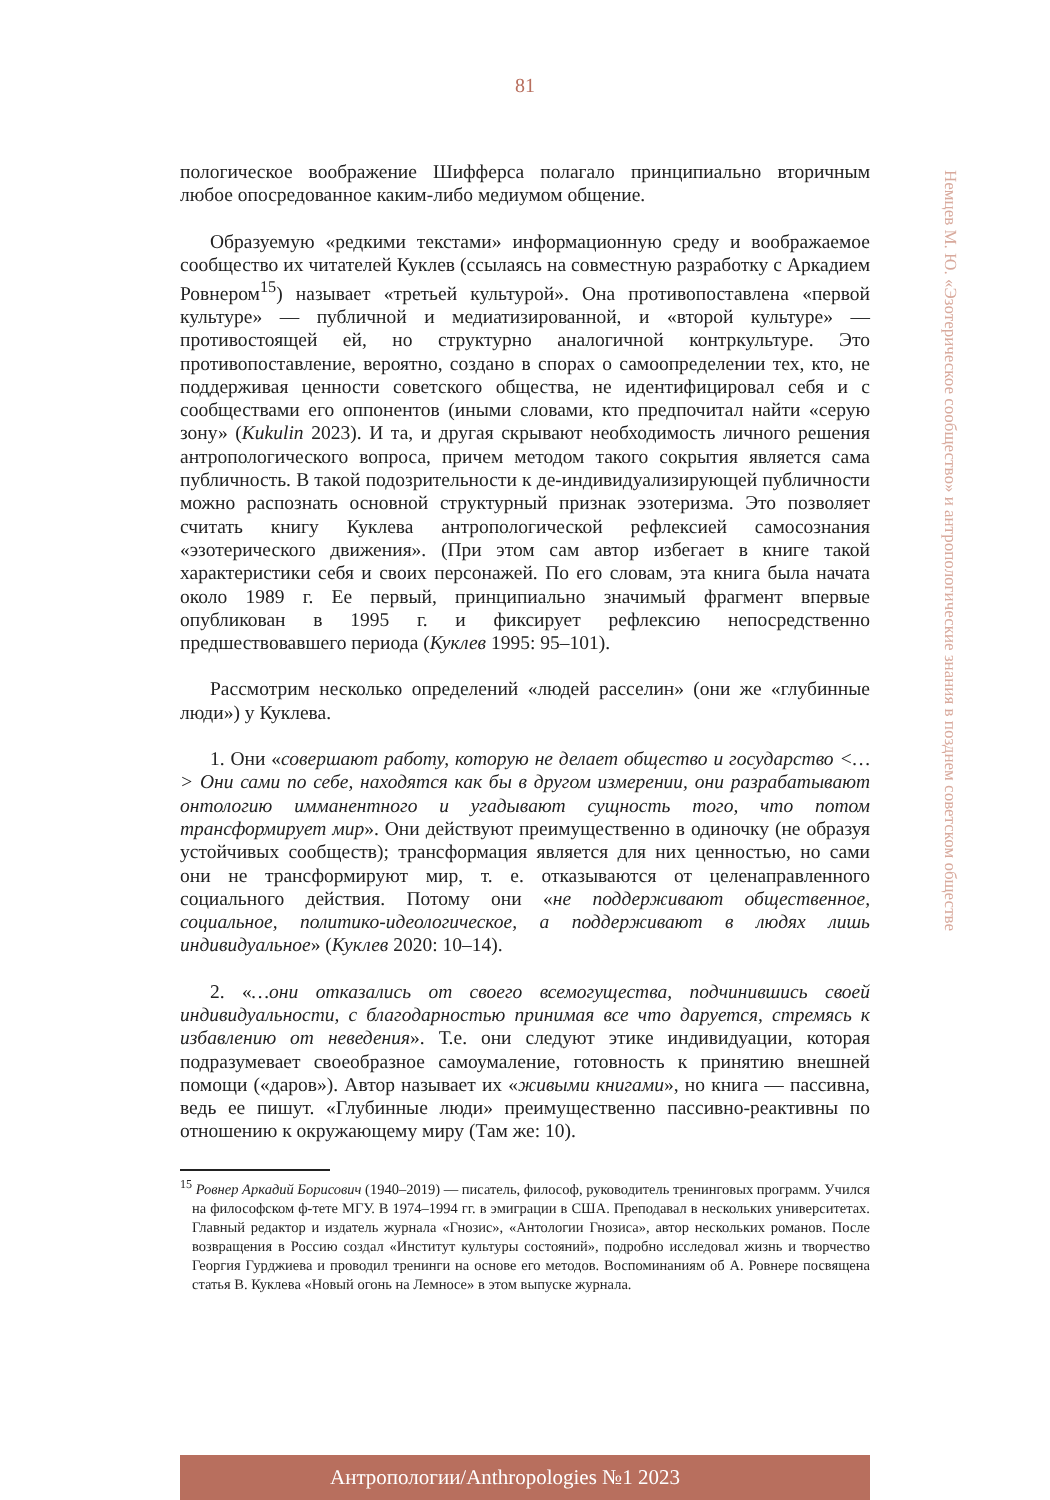81
Немцев М. Ю. «Эзотерическое сообщество» и антропологические знания в позднем советском обществе
пологическое воображение Шифферса полагало принципиально вторичным любое опосредованное каким-либо медиумом общение.
Образуемую «редкими текстами» информационную среду и воображаемое сообщество их читателей Куклев (ссылаясь на совместную разработку с Аркадием Ровнером<sup>15</sup>) называет «третьей культурой». Она противопоставлена «первой культуре» — публичной и медиатизированной, и «второй культуре» — противостоящей ей, но структурно аналогичной контркультуре. Это противопоставление, вероятно, создано в спорах о самоопределении тех, кто, не поддерживая ценности советского общества, не идентифицировал себя и с сообществами его оппонентов (иными словами, кто предпочитал найти «серую зону» (Kukulin 2023). И та, и другая скрывают необходимость личного решения антропологического вопроса, причем методом такого сокрытия является сама публичность. В такой подозрительности к де-индивидуализирующей публичности можно распознать основной структурный признак эзотеризма. Это позволяет считать книгу Куклева антропологической рефлексией самосознания «эзотерического движения». (При этом сам автор избегает в книге такой характеристики себя и своих персонажей. По его словам, эта книга была начата около 1989 г. Ее первый, принципиально значимый фрагмент впервые опубликован в 1995 г. и фиксирует рефлексию непосредственно предшествовавшего периода (Куклев 1995: 95–101).
Рассмотрим несколько определений «людей расселин» (они же «глубинные люди») у Куклева.
1. Они «совершают работу, которую не делает общество и государство <…> Они сами по себе, находятся как бы в другом измерении, они разрабатывают онтологию имманентного и угадывают сущность того, что потом трансформирует мир». Они действуют преимущественно в одиночку (не образуя устойчивых сообществ); трансформация является для них ценностью, но сами они не трансформируют мир, т. е. отказываются от целенаправленного социального действия. Потому они «не поддерживают общественное, социальное, политико-идеологическое, а поддерживают в людях лишь индивидуальное» (Куклев 2020: 10–14).
2. «…они отказались от своего всемогущества, подчинившись своей индивидуальности, с благодарностью принимая все что даруется, стремясь к избавлению от неведения». Т.е. они следуют этике индивидуации, которая подразумевает своеобразное самоумаление, готовность к принятию внешней помощи («даров»). Автор называет их «живыми книгами», но книга — пассивна, ведь ее пишут. «Глубинные люди» преимущественно пассивно-реактивны по отношению к окружающему миру (Там же: 10).
<sup>15</sup> Ровнер Аркадий Борисович (1940–2019) — писатель, философ, руководитель тренинговых программ. Учился на философском ф-тете МГУ. В 1974–1994 гг. в эмиграции в США. Преподавал в нескольких университетах. Главный редактор и издатель журнала «Гнозис», «Антологии Гнозиса», автор нескольких романов. После возвращения в Россию создал «Институт культуры состояний», подробно исследовал жизнь и творчество Георгия Гурджиева и проводил тренинги на основе его методов. Воспоминаниям об А. Ровнере посвящена статья В. Куклева «Новый огонь на Лемносе» в этом выпуске журнала.
Антропологии/Anthropologies №1 2023